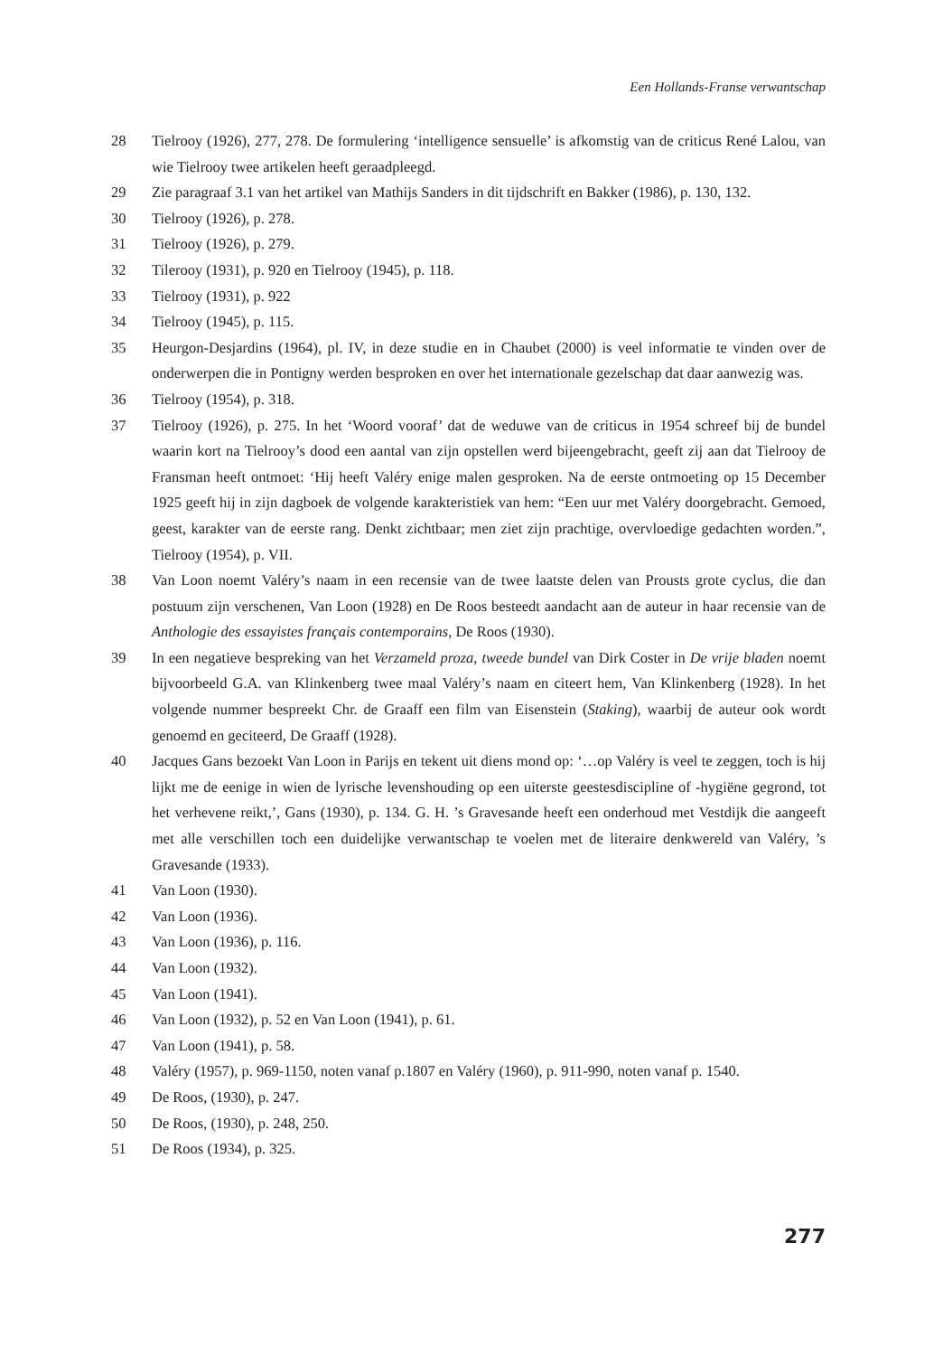Een Hollands-Franse verwantschap
28 Tielrooy (1926), 277, 278. De formulering ‘intelligence sensuelle’ is afkomstig van de criticus René Lalou, van wie Tielrooy twee artikelen heeft geraadpleegd.
29 Zie paragraaf 3.1 van het artikel van Mathijs Sanders in dit tijdschrift en Bakker (1986), p. 130, 132.
30 Tielrooy (1926), p. 278.
31 Tielrooy (1926), p. 279.
32 Tilerooy (1931), p. 920 en Tielrooy (1945), p. 118.
33 Tielrooy (1931), p. 922
34 Tielrooy (1945), p. 115.
35 Heurgon-Desjardins (1964), pl. IV, in deze studie en in Chaubet (2000) is veel informatie te vinden over de onderwerpen die in Pontigny werden besproken en over het internationale gezelschap dat daar aanwezig was.
36 Tielrooy (1954), p. 318.
37 Tielrooy (1926), p. 275. In het ‘Woord vooraf’ dat de weduwe van de criticus in 1954 schreef bij de bundel waarin kort na Tielrooy’s dood een aantal van zijn opstellen werd bijeengebracht, geeft zij aan dat Tielrooy de Fransman heeft ontmoet: ‘Hij heeft Valéry enige malen gesproken. Na de eerste ontmoeting op 15 December 1925 geeft hij in zijn dagboek de volgende karakteristiek van hem: “Een uur met Valéry doorgebracht. Gemoed, geest, karakter van de eerste rang. Denkt zichtbaar; men ziet zijn prachtige, overvloedige gedachten worden.”, Tielrooy (1954), p. VII.
38 Van Loon noemt Valéry’s naam in een recensie van de twee laatste delen van Prousts grote cyclus, die dan postuum zijn verschenen, Van Loon (1928) en De Roos besteedt aandacht aan de auteur in haar recensie van de Anthologie des essayistes français contemporains, De Roos (1930).
39 In een negatieve bespreking van het Verzameld proza, tweede bundel van Dirk Coster in De vrije bladen noemt bijvoorbeeld G.A. van Klinkenberg twee maal Valéry’s naam en citeert hem, Van Klinkenberg (1928). In het volgende nummer bespreekt Chr. de Graaff een film van Eisenstein (Staking), waarbij de auteur ook wordt genoemd en geciteerd, De Graaff (1928).
40 Jacques Gans bezoekt Van Loon in Parijs en tekent uit diens mond op: ‘…op Valéry is veel te zeggen, toch is hij lijkt me de eenige in wien de lyrische levenshouding op een uiterste geestesdiscipline of -hygiëne gegrond, tot het verhevene reikt,’, Gans (1930), p. 134. G. H. ’s Gravesande heeft een onderhoud met Vestdijk die aangeeft met alle verschillen toch een duidelijke verwantschap te voelen met de literaire denkwereld van Valéry, ’s Gravesande (1933).
41 Van Loon (1930).
42 Van Loon (1936).
43 Van Loon (1936), p. 116.
44 Van Loon (1932).
45 Van Loon (1941).
46 Van Loon (1932), p. 52 en Van Loon (1941), p. 61.
47 Van Loon (1941), p. 58.
48 Valéry (1957), p. 969-1150, noten vanaf p.1807 en Valéry (1960), p. 911-990, noten vanaf p. 1540.
49 De Roos, (1930), p. 247.
50 De Roos, (1930), p. 248, 250.
51 De Roos (1934), p. 325.
277